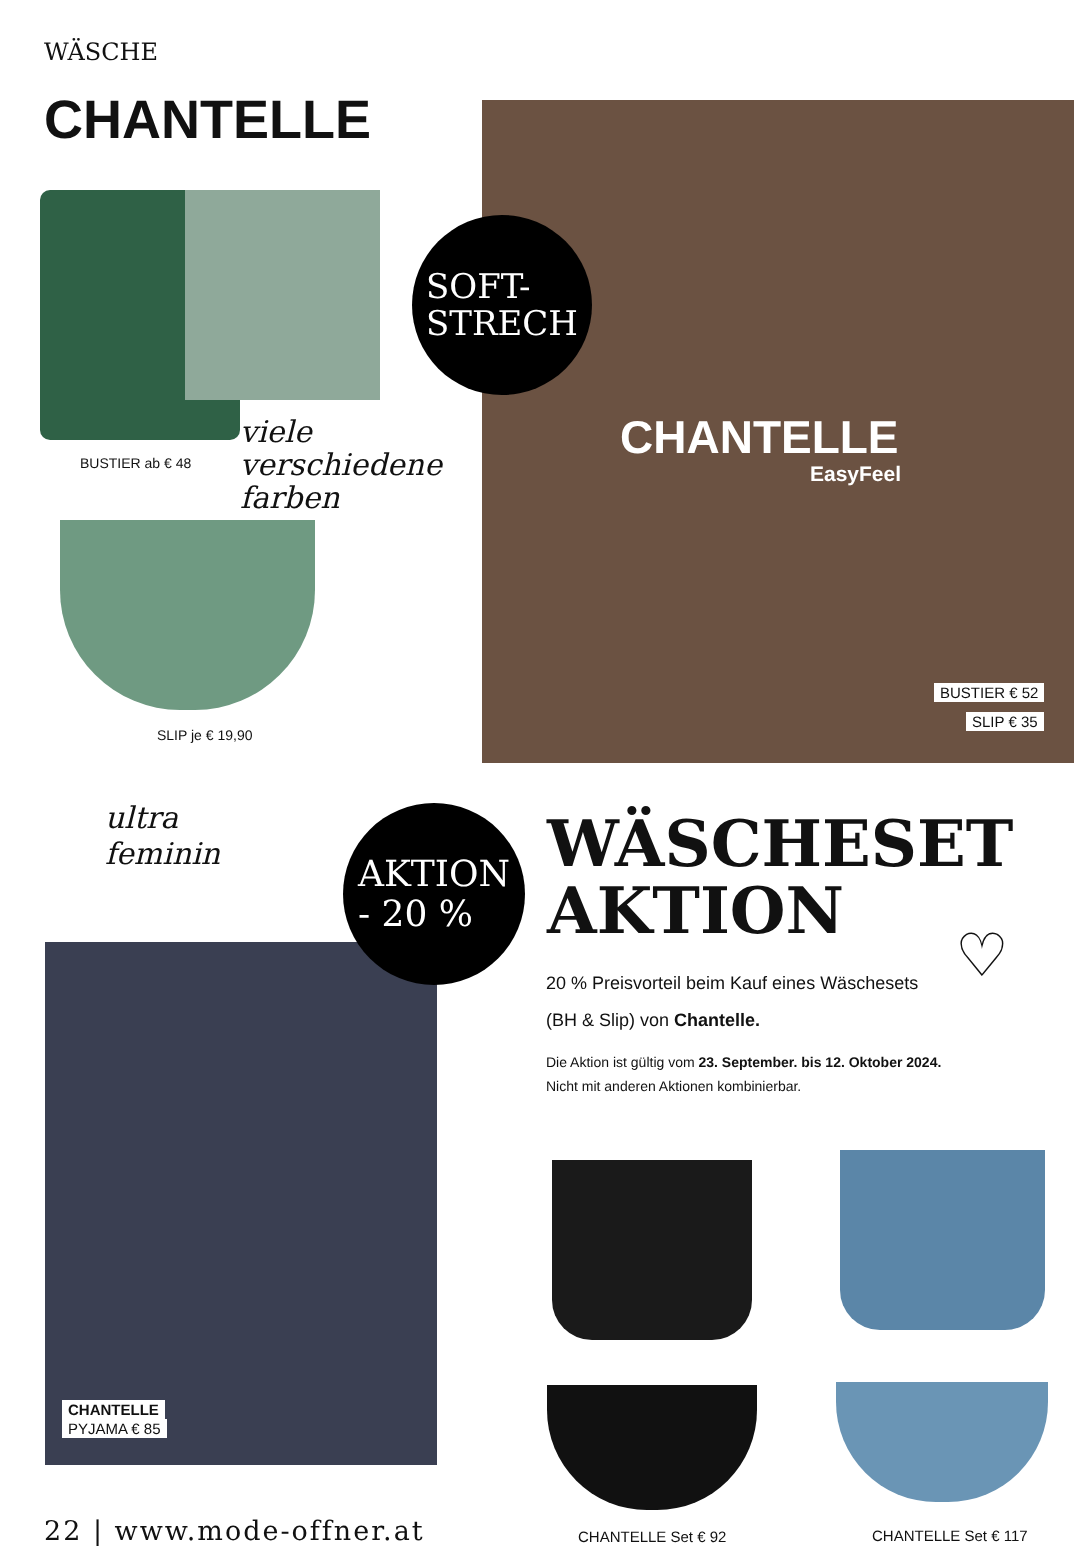WÄSCHE
CHANTELLE
BUSTIER ab € 48
viele
verschiedene
farben
SLIP je € 19,90
CHANTELLE
EasyFeel
SOFT-
STRECH
BUSTIER € 52
SLIP € 35
ultra
feminin
CHANTELLE
PYJAMA € 85
AKTION
- 20 %
WÄSCHESET
AKTION
♡
20 % Preisvorteil beim Kauf eines Wäschesets
(BH & Slip) von Chantelle.
Die Aktion ist gültig vom 23. September. bis 12. Oktober 2024.
Nicht mit anderen Aktionen kombinierbar.
CHANTELLE Set € 92 CHANTELLE Set € 117
22 | www.mode-offner.at